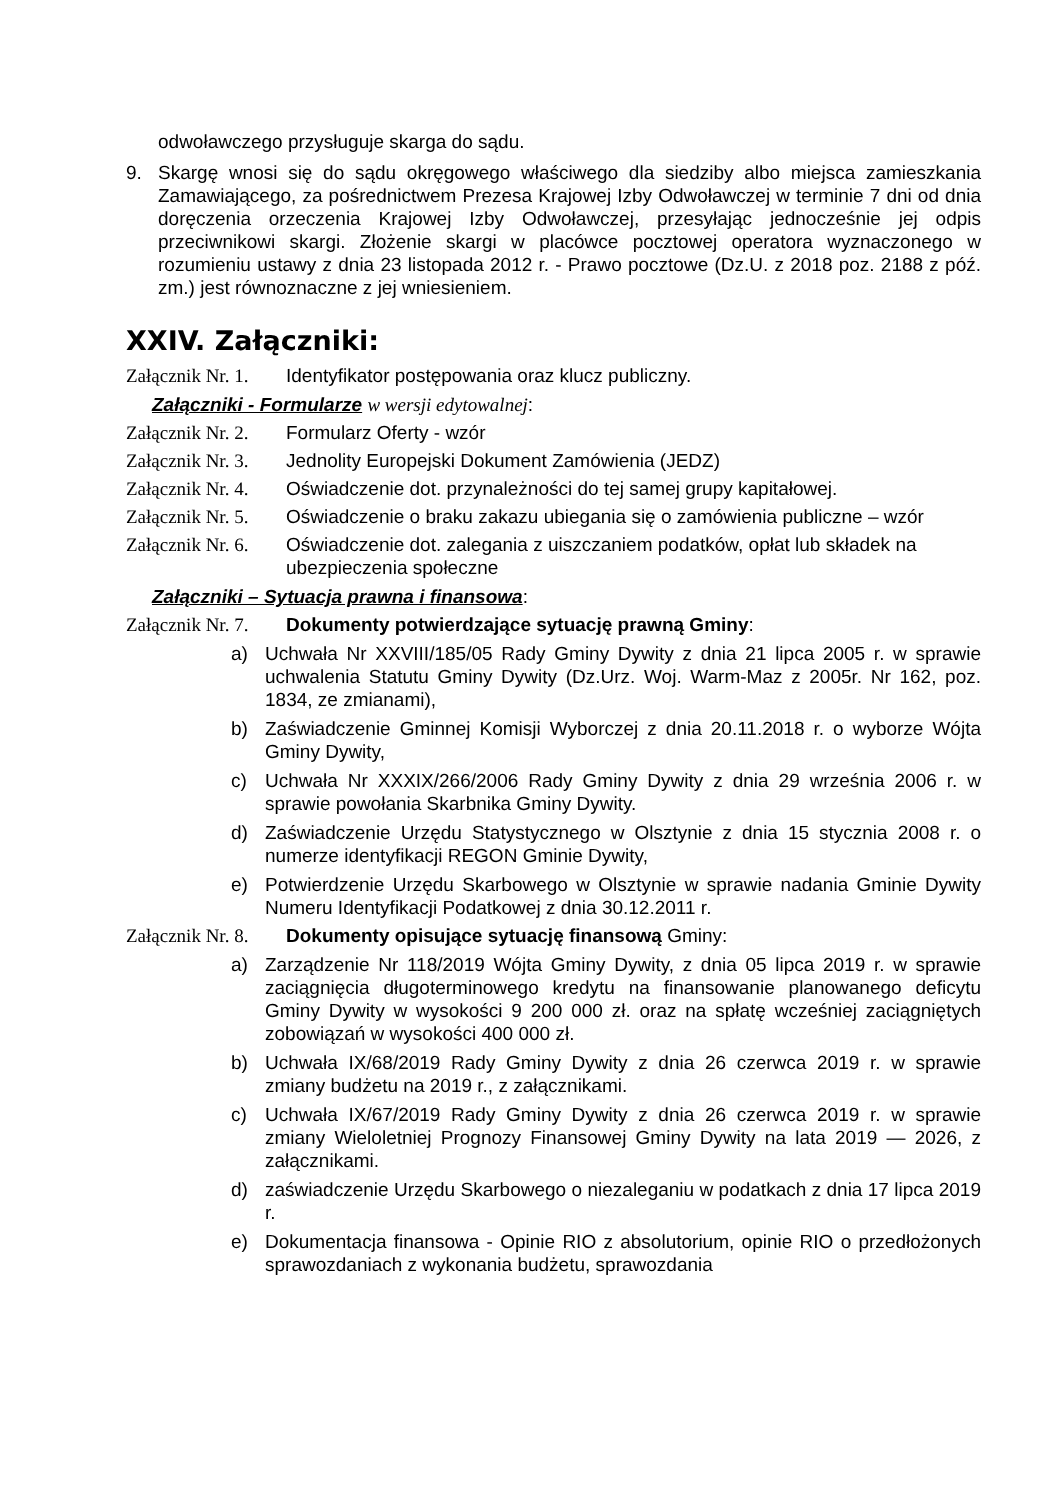odwoławczego przysługuje skarga do sądu.
9. Skargę wnosi się do sądu okręgowego właściwego dla siedziby albo miejsca zamieszkania Zamawiającego, za pośrednictwem Prezesa Krajowej Izby Odwoławczej w terminie 7 dni od dnia doręczenia orzeczenia Krajowej Izby Odwoławczej, przesyłając jednocześnie jej odpis przeciwnikowi skargi. Złożenie skargi w placówce pocztowej operatora wyznaczonego w rozumieniu ustawy z dnia 23 listopada 2012 r. - Prawo pocztowe (Dz.U. z 2018 poz. 2188 z póź. zm.) jest równoznaczne z jej wniesieniem.
XXIV. Załączniki:
Załącznik Nr. 1. Identyfikator postępowania oraz klucz publiczny.
Załączniki - Formularze w wersji edytowalnej:
Załącznik Nr. 2. Formularz Oferty - wzór
Załącznik Nr. 3. Jednolity Europejski Dokument Zamówienia (JEDZ)
Załącznik Nr. 4. Oświadczenie dot. przynależności do tej samej grupy kapitałowej.
Załącznik Nr. 5. Oświadczenie o braku zakazu ubiegania się o zamówienia publiczne – wzór
Załącznik Nr. 6. Oświadczenie dot. zalegania z uiszczaniem podatków, opłat lub składek na ubezpieczenia społeczne
Załączniki – Sytuacja prawna i finansowa:
Załącznik Nr. 7. Dokumenty potwierdzające sytuację prawną Gminy:
a) Uchwała Nr XXVIII/185/05 Rady Gminy Dywity z dnia 21 lipca 2005 r. w sprawie uchwalenia Statutu Gminy Dywity (Dz.Urz. Woj. Warm-Maz z 2005r. Nr 162, poz. 1834, ze zmianami),
b) Zaświadczenie Gminnej Komisji Wyborczej z dnia 20.11.2018 r. o wyborze Wójta Gminy Dywity,
c) Uchwała Nr XXXIX/266/2006 Rady Gminy Dywity z dnia 29 września 2006 r. w sprawie powołania Skarbnika Gminy Dywity.
d) Zaświadczenie Urzędu Statystycznego w Olsztynie z dnia 15 stycznia 2008 r. o numerze identyfikacji REGON Gminie Dywity,
e) Potwierdzenie Urzędu Skarbowego w Olsztynie w sprawie nadania Gminie Dywity Numeru Identyfikacji Podatkowej z dnia 30.12.2011 r.
Załącznik Nr. 8. Dokumenty opisujące sytuację finansową Gminy:
a) Zarządzenie Nr 118/2019 Wójta Gminy Dywity, z dnia 05 lipca 2019 r. w sprawie zaciągnięcia długoterminowego kredytu na finansowanie planowanego deficytu Gminy Dywity w wysokości 9 200 000 zł. oraz na spłatę wcześniej zaciągniętych zobowiązań w wysokości 400 000 zł.
b) Uchwała IX/68/2019 Rady Gminy Dywity z dnia 26 czerwca 2019 r. w sprawie zmiany budżetu na 2019 r., z załącznikami.
c) Uchwała IX/67/2019 Rady Gminy Dywity z dnia 26 czerwca 2019 r. w sprawie zmiany Wieloletniej Prognozy Finansowej Gminy Dywity na lata 2019 — 2026, z załącznikami.
d) zaświadczenie Urzędu Skarbowego o niezaleganiu w podatkach z dnia 17 lipca 2019 r.
e) Dokumentacja finansowa - Opinie RIO z absolutorium, opinie RIO o przedłożonych sprawozdaniach z wykonania budżetu, sprawozdania